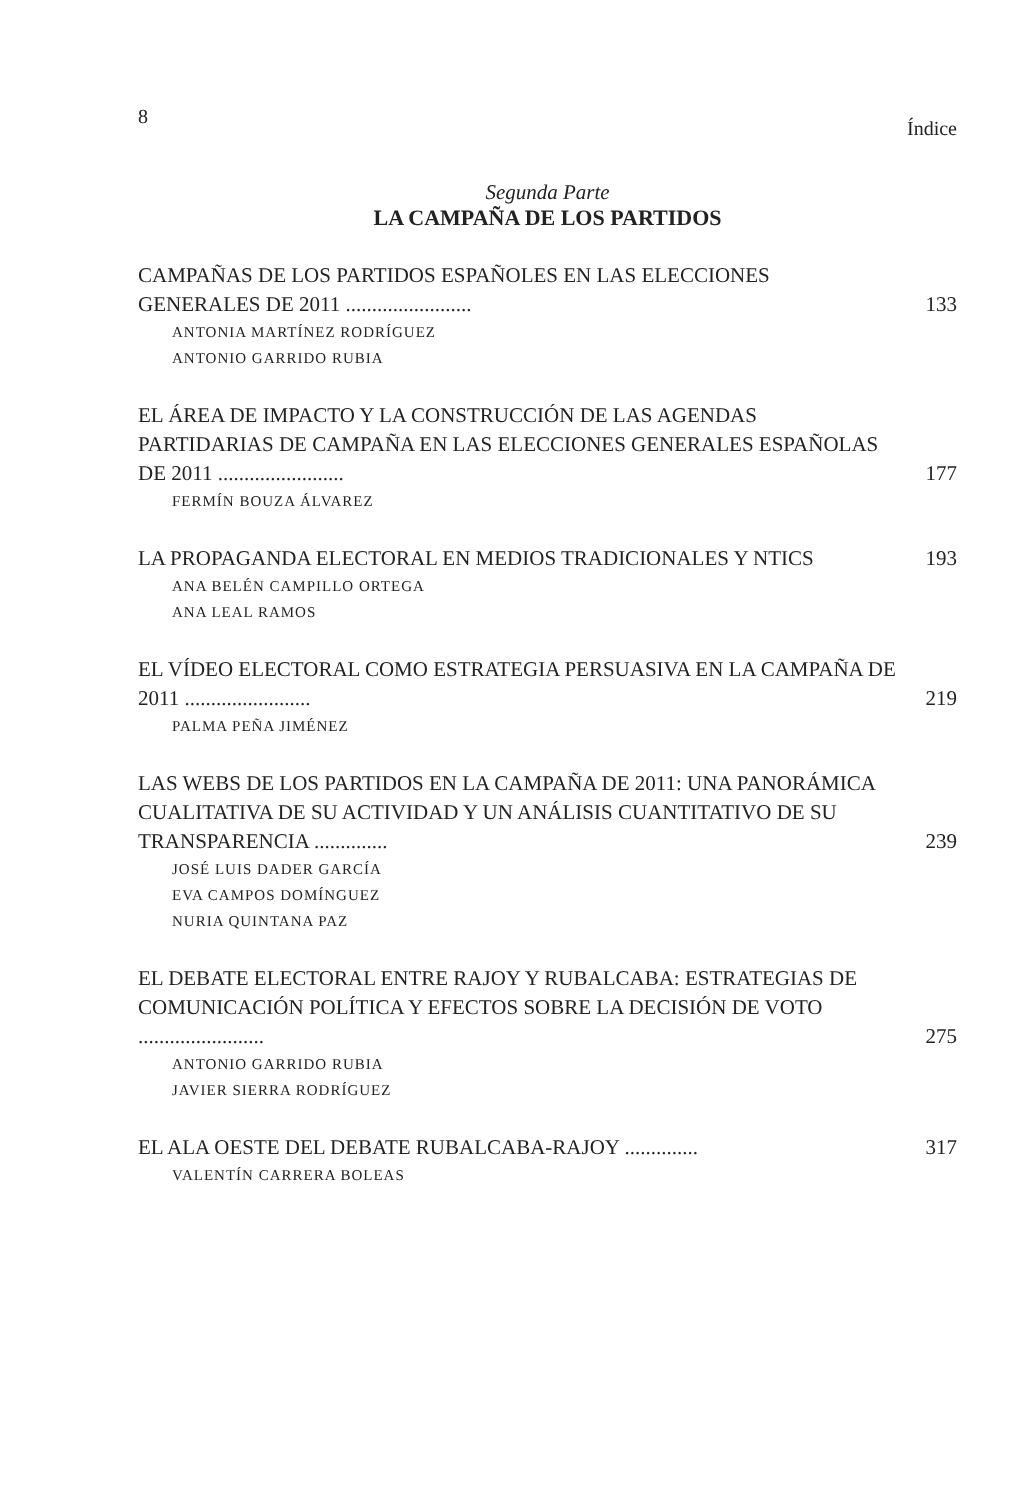8 Índice
Segunda Parte
LA CAMPAÑA DE LOS PARTIDOS
CAMPAÑAS DE LOS PARTIDOS ESPAÑOLES EN LAS ELECCIONES GENERALES DE 2011 ........................ 133
ANTONIA MARTÍNEZ RODRÍGUEZ
ANTONIO GARRIDO RUBIA
EL ÁREA DE IMPACTO Y LA CONSTRUCCIÓN DE LAS AGENDAS PARTIDARIAS DE CAMPAÑA EN LAS ELECCIONES GENERALES ESPAÑOLAS DE 2011 ........................ 177
FERMÍN BOUZA ÁLVAREZ
LA PROPAGANDA ELECTORAL EN MEDIOS TRADICIONALES Y NTICS 193
ANA BELÉN CAMPILLO ORTEGA
ANA LEAL RAMOS
EL VÍDEO ELECTORAL COMO ESTRATEGIA PERSUASIVA EN LA CAMPAÑA DE 2011 ........................ 219
PALMA PEÑA JIMÉNEZ
LAS WEBS DE LOS PARTIDOS EN LA CAMPAÑA DE 2011: UNA PANORÁMICA CUALITATIVA DE SU ACTIVIDAD Y UN ANÁLISIS CUANTITATIVO DE SU TRANSPARENCIA .............. 239
JOSÉ LUIS DADER GARCÍA
EVA CAMPOS DOMÍNGUEZ
NURIA QUINTANA PAZ
EL DEBATE ELECTORAL ENTRE RAJOY Y RUBALCABA: ESTRATEGIAS DE COMUNICACIÓN POLÍTICA Y EFECTOS SOBRE LA DECISIÓN DE VOTO ........................ 275
ANTONIO GARRIDO RUBIA
JAVIER SIERRA RODRÍGUEZ
EL ALA OESTE DEL DEBATE RUBALCABA-RAJOY .............. 317
VALENTÍN CARRERA BOLEAS